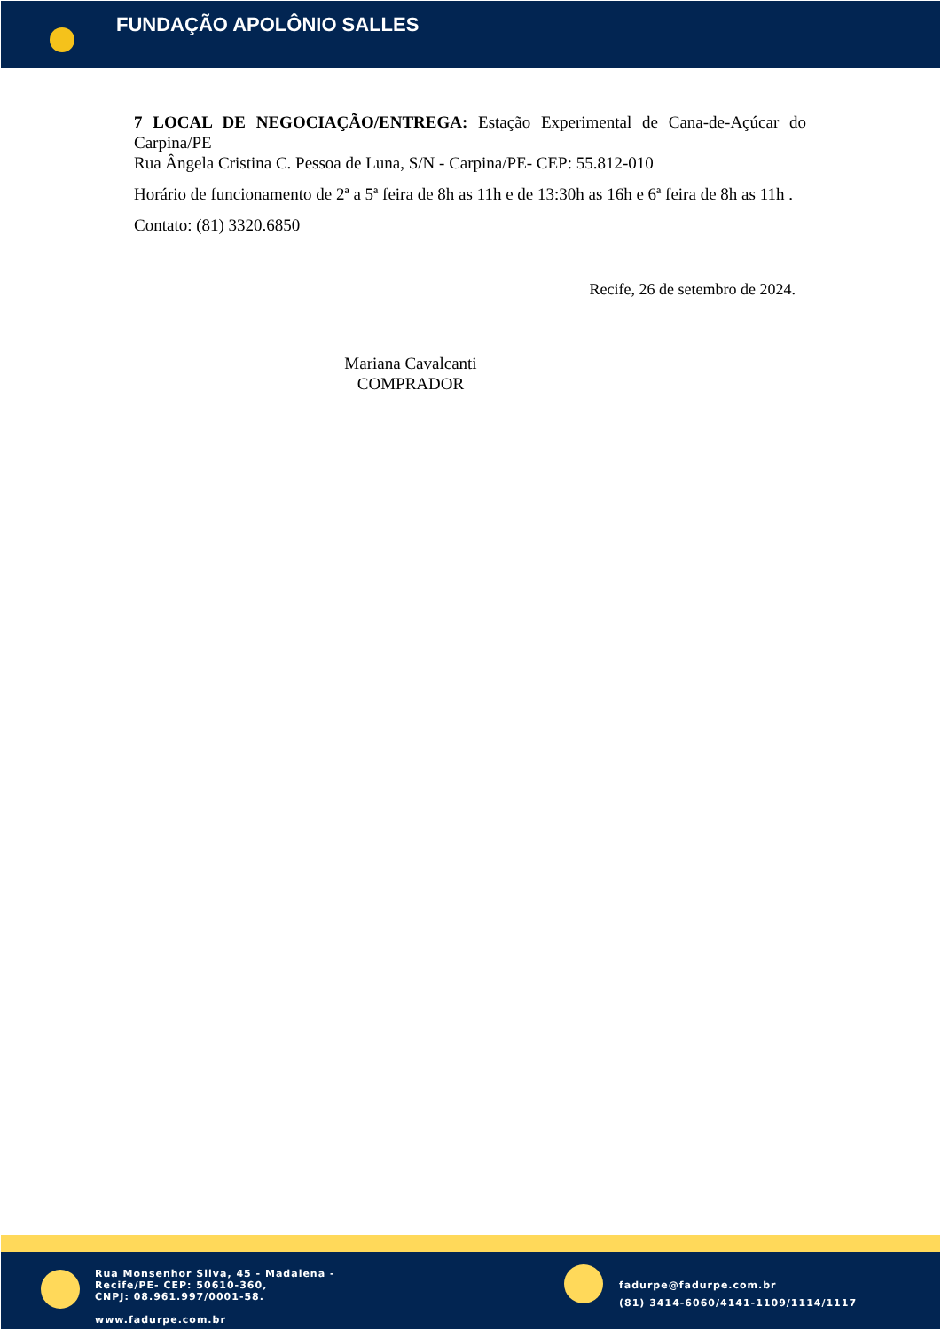FUNDAÇÃO APOLÔNIO SALLES
7 LOCAL DE NEGOCIAÇÃO/ENTREGA: Estação Experimental de Cana-de-Açúcar do Carpina/PE
Rua Ângela Cristina C. Pessoa de Luna, S/N - Carpina/PE- CEP: 55.812-010
Horário de funcionamento de 2ª a 5ª feira de 8h as 11h e de 13:30h as 16h e 6ª feira de 8h as 11h .
Contato: (81) 3320.6850
Recife, 26 de setembro de 2024.
Mariana Cavalcanti
COMPRADOR
Rua Monsenhor Silva, 45 - Madalena -
Recife/PE- CEP: 50610-360,
CNPJ: 08.961.997/0001-58.
www.fadurpe.com.br
fadurpe@fadurpe.com.br
(81) 3414-6060/4141-1109/1114/1117